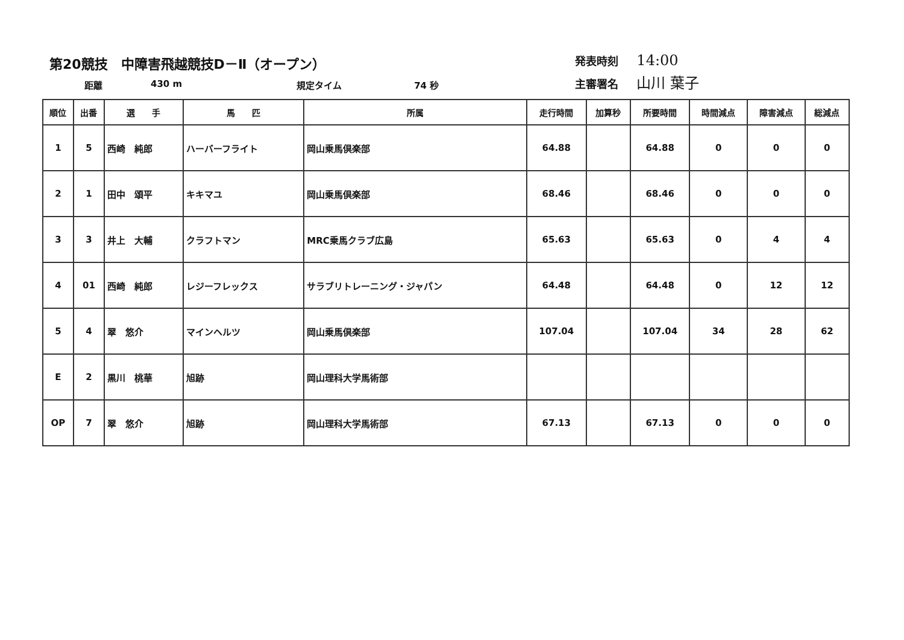第20競技　中障害飛越競技D－Ⅱ（オープン）
距離 430 m 規定タイム 74 秒
発表時刻 14:00
主審署名 山川 葉子
| 順位 | 出番 | 選 手 | 馬 匹 | 所属 | 走行時間 | 加算秒 | 所要時間 | 時間減点 | 障害減点 | 総減点 |
| --- | --- | --- | --- | --- | --- | --- | --- | --- | --- | --- |
| 1 | 5 | 西崎 純郎 | ハーバーフライト | 岡山乗馬倶楽部 | 64.88 | | 64.88 | 0 | 0 | 0 |
| 2 | 1 | 田中 頌平 | キキマユ | 岡山乗馬倶楽部 | 68.46 | | 68.46 | 0 | 0 | 0 |
| 3 | 3 | 井上 大輔 | クラフトマン | MRC乗馬クラブ広島 | 65.63 | | 65.63 | 0 | 4 | 4 |
| 4 | 01 | 西崎 純郎 | レジーフレックス | サラブリトレーニング・ジャパン | 64.48 | | 64.48 | 0 | 12 | 12 |
| 5 | 4 | 翠 悠介 | マインヘルツ | 岡山乗馬倶楽部 | 107.04 | | 107.04 | 34 | 28 | 62 |
| E | 2 | 黒川 桃華 | 旭跡 | 岡山理科大学馬術部 | | | | | | |
| OP | 7 | 翠 悠介 | 旭跡 | 岡山理科大学馬術部 | 67.13 | | 67.13 | 0 | 0 | 0 |